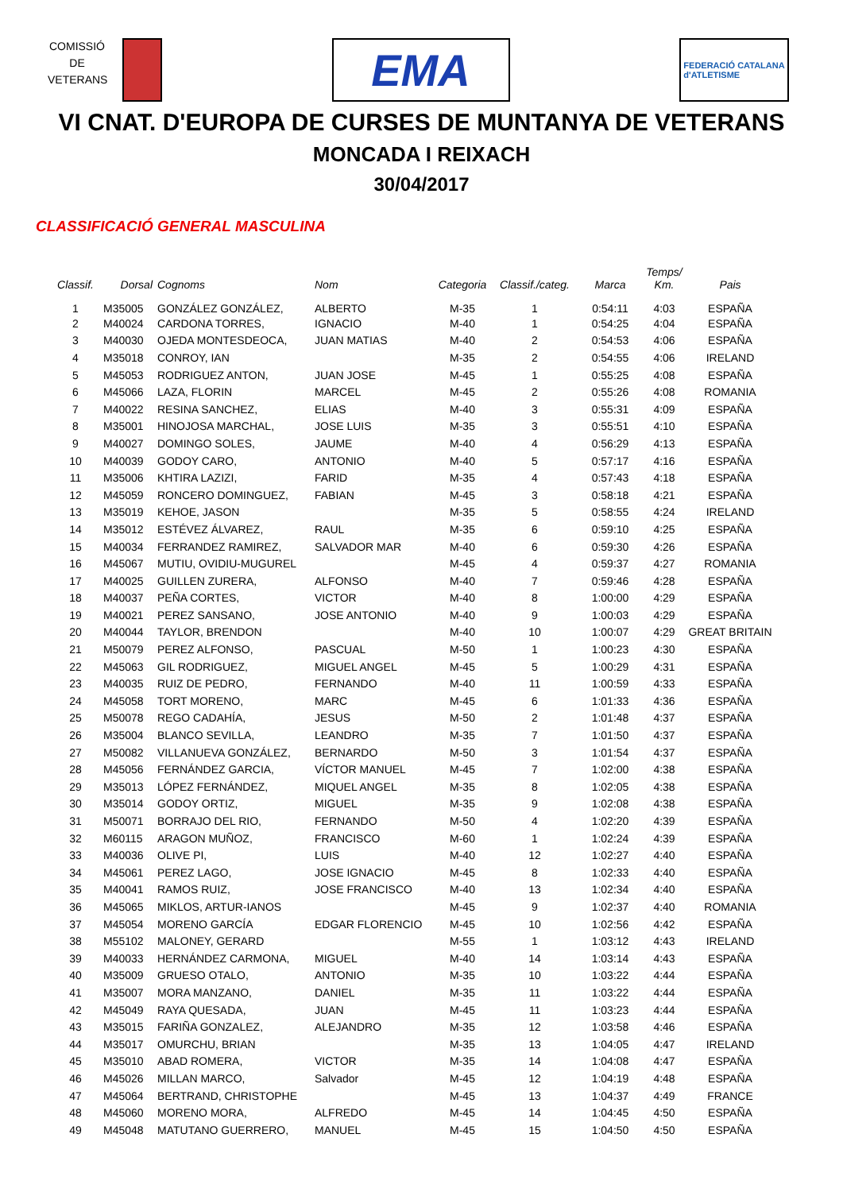COMISSIÓ DE VETERANS
EMA
FEDERACIÓ CATALANA
d'ATLETISME
VI CNAT. D'EUROPA DE CURSES DE MUNTANYA DE VETERANS
MONCADA I REIXACH
30/04/2017
CLASSIFICACIÓ GENERAL MASCULINA
| Classif. | Dorsal | Cognoms | Nom | Categoria | Classif./categ. | Marca | Temps/ Km. | Pais |
| --- | --- | --- | --- | --- | --- | --- | --- | --- |
| 1 | M35005 | GONZÁLEZ GONZÁLEZ, | ALBERTO | M-35 | 1 | 0:54:11 | 4:03 | ESPAÑA |
| 2 | M40024 | CARDONA TORRES, | IGNACIO | M-40 | 1 | 0:54:25 | 4:04 | ESPAÑA |
| 3 | M40030 | OJEDA MONTESDEOCA, | JUAN MATIAS | M-40 | 2 | 0:54:53 | 4:06 | ESPAÑA |
| 4 | M35018 | CONROY, IAN | | M-35 | 2 | 0:54:55 | 4:06 | IRELAND |
| 5 | M45053 | RODRIGUEZ ANTON, | JUAN JOSE | M-45 | 1 | 0:55:25 | 4:08 | ESPAÑA |
| 6 | M45066 | LAZA, FLORIN | MARCEL | M-45 | 2 | 0:55:26 | 4:08 | ROMANIA |
| 7 | M40022 | RESINA SANCHEZ, | ELIAS | M-40 | 3 | 0:55:31 | 4:09 | ESPAÑA |
| 8 | M35001 | HINOJOSA MARCHAL, | JOSE LUIS | M-35 | 3 | 0:55:51 | 4:10 | ESPAÑA |
| 9 | M40027 | DOMINGO SOLES, | JAUME | M-40 | 4 | 0:56:29 | 4:13 | ESPAÑA |
| 10 | M40039 | GODOY CARO, | ANTONIO | M-40 | 5 | 0:57:17 | 4:16 | ESPAÑA |
| 11 | M35006 | KHTIRA LAZIZI, | FARID | M-35 | 4 | 0:57:43 | 4:18 | ESPAÑA |
| 12 | M45059 | RONCERO DOMINGUEZ, | FABIAN | M-45 | 3 | 0:58:18 | 4:21 | ESPAÑA |
| 13 | M35019 | KEHOE, JASON | | M-35 | 5 | 0:58:55 | 4:24 | IRELAND |
| 14 | M35012 | ESTÉVEZ ÁLVAREZ, | RAUL | M-35 | 6 | 0:59:10 | 4:25 | ESPAÑA |
| 15 | M40034 | FERRANDEZ RAMIREZ, | SALVADOR MAR | M-40 | 6 | 0:59:30 | 4:26 | ESPAÑA |
| 16 | M45067 | MUTIU, OVIDIU-MUGUREL | | M-45 | 4 | 0:59:37 | 4:27 | ROMANIA |
| 17 | M40025 | GUILLEN ZURERA, | ALFONSO | M-40 | 7 | 0:59:46 | 4:28 | ESPAÑA |
| 18 | M40037 | PEÑA CORTES, | VICTOR | M-40 | 8 | 1:00:00 | 4:29 | ESPAÑA |
| 19 | M40021 | PEREZ SANSANO, | JOSE ANTONIO | M-40 | 9 | 1:00:03 | 4:29 | ESPAÑA |
| 20 | M40044 | TAYLOR, BRENDON | | M-40 | 10 | 1:00:07 | 4:29 | GREAT BRITAIN |
| 21 | M50079 | PEREZ ALFONSO, | PASCUAL | M-50 | 1 | 1:00:23 | 4:30 | ESPAÑA |
| 22 | M45063 | GIL RODRIGUEZ, | MIGUEL ANGEL | M-45 | 5 | 1:00:29 | 4:31 | ESPAÑA |
| 23 | M40035 | RUIZ DE PEDRO, | FERNANDO | M-40 | 11 | 1:00:59 | 4:33 | ESPAÑA |
| 24 | M45058 | TORT MORENO, | MARC | M-45 | 6 | 1:01:33 | 4:36 | ESPAÑA |
| 25 | M50078 | REGO CADAHÍA, | JESUS | M-50 | 2 | 1:01:48 | 4:37 | ESPAÑA |
| 26 | M35004 | BLANCO SEVILLA, | LEANDRO | M-35 | 7 | 1:01:50 | 4:37 | ESPAÑA |
| 27 | M50082 | VILLANUEVA GONZÁLEZ, | BERNARDO | M-50 | 3 | 1:01:54 | 4:37 | ESPAÑA |
| 28 | M45056 | FERNÁNDEZ GARCIA, | VÍCTOR MANUEL | M-45 | 7 | 1:02:00 | 4:38 | ESPAÑA |
| 29 | M35013 | LÓPEZ FERNÁNDEZ, | MIQUEL ANGEL | M-35 | 8 | 1:02:05 | 4:38 | ESPAÑA |
| 30 | M35014 | GODOY ORTIZ, | MIGUEL | M-35 | 9 | 1:02:08 | 4:38 | ESPAÑA |
| 31 | M50071 | BORRAJO DEL RIO, | FERNANDO | M-50 | 4 | 1:02:20 | 4:39 | ESPAÑA |
| 32 | M60115 | ARAGON MUÑOZ, | FRANCISCO | M-60 | 1 | 1:02:24 | 4:39 | ESPAÑA |
| 33 | M40036 | OLIVE PI, | LUIS | M-40 | 12 | 1:02:27 | 4:40 | ESPAÑA |
| 34 | M45061 | PEREZ LAGO, | JOSE IGNACIO | M-45 | 8 | 1:02:33 | 4:40 | ESPAÑA |
| 35 | M40041 | RAMOS RUIZ, | JOSE FRANCISCO | M-40 | 13 | 1:02:34 | 4:40 | ESPAÑA |
| 36 | M45065 | MIKLOS, ARTUR-IANOS | | M-45 | 9 | 1:02:37 | 4:40 | ROMANIA |
| 37 | M45054 | MORENO GARCÍA | EDGAR FLORENCIO | M-45 | 10 | 1:02:56 | 4:42 | ESPAÑA |
| 38 | M55102 | MALONEY, GERARD | | M-55 | 1 | 1:03:12 | 4:43 | IRELAND |
| 39 | M40033 | HERNÁNDEZ CARMONA, | MIGUEL | M-40 | 14 | 1:03:14 | 4:43 | ESPAÑA |
| 40 | M35009 | GRUESO OTALO, | ANTONIO | M-35 | 10 | 1:03:22 | 4:44 | ESPAÑA |
| 41 | M35007 | MORA MANZANO, | DANIEL | M-35 | 11 | 1:03:22 | 4:44 | ESPAÑA |
| 42 | M45049 | RAYA QUESADA, | JUAN | M-45 | 11 | 1:03:23 | 4:44 | ESPAÑA |
| 43 | M35015 | FARIÑA GONZALEZ, | ALEJANDRO | M-35 | 12 | 1:03:58 | 4:46 | ESPAÑA |
| 44 | M35017 | OMURCHU, BRIAN | | M-35 | 13 | 1:04:05 | 4:47 | IRELAND |
| 45 | M35010 | ABAD ROMERA, | VICTOR | M-35 | 14 | 1:04:08 | 4:47 | ESPAÑA |
| 46 | M45026 | MILLAN MARCO, | Salvador | M-45 | 12 | 1:04:19 | 4:48 | ESPAÑA |
| 47 | M45064 | BERTRAND, CHRISTOPHE | | M-45 | 13 | 1:04:37 | 4:49 | FRANCE |
| 48 | M45060 | MORENO MORA, | ALFREDO | M-45 | 14 | 1:04:45 | 4:50 | ESPAÑA |
| 49 | M45048 | MATUTANO GUERRERO, | MANUEL | M-45 | 15 | 1:04:50 | 4:50 | ESPAÑA |